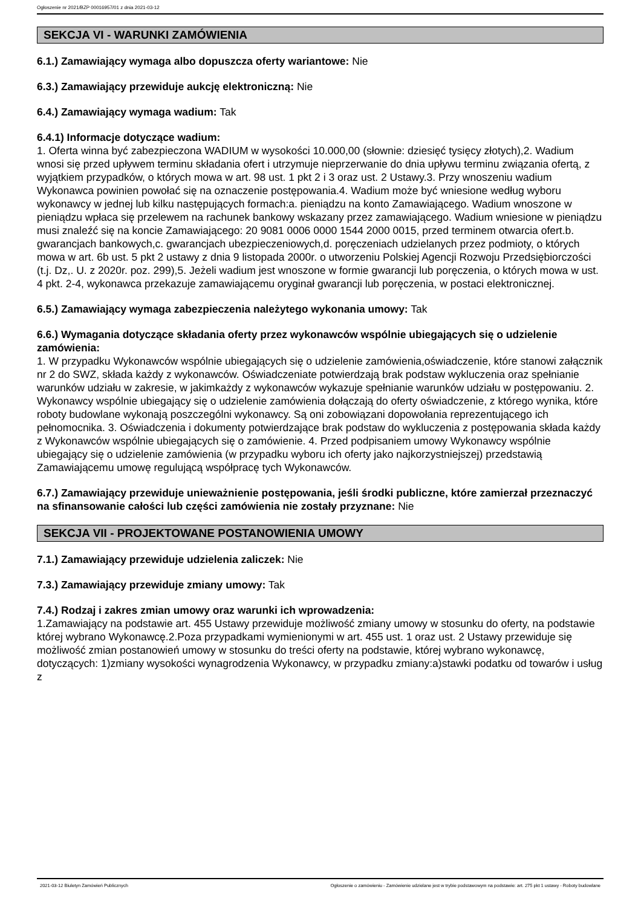Ogłoszenie nr 2021/BZP 00016957/01 z dnia 2021-03-12
SEKCJA VI - WARUNKI ZAMÓWIENIA
6.1.) Zamawiający wymaga albo dopuszcza oferty wariantowe: Nie
6.3.) Zamawiający przewiduje aukcję elektroniczną: Nie
6.4.) Zamawiający wymaga wadium: Tak
6.4.1) Informacje dotyczące wadium:
1. Oferta winna być zabezpieczona WADIUM w wysokości 10.000,00 (słownie: dziesięć tysięcy złotych),2. Wadium wnosi się przed upływem terminu składania ofert i utrzymuje nieprzerwanie do dnia upływu terminu związania ofertą, z wyjątkiem przypadków, o których mowa w art. 98 ust. 1 pkt 2 i 3 oraz ust. 2 Ustawy.3. Przy wnoszeniu wadium Wykonawca powinien powołać się na oznaczenie postępowania.4. Wadium może być wniesione według wyboru wykonawcy w jednej lub kilku następujących formach:a. pieniądzu na konto Zamawiającego. Wadium wnoszone w pieniądzu wpłaca się przelewem na rachunek bankowy wskazany przez zamawiającego. Wadium wniesione w pieniądzu musi znaleźć się na koncie Zamawiającego: 20 9081 0006 0000 1544 2000 0015, przed terminem otwarcia ofert.b. gwarancjach bankowych,c. gwarancjach ubezpieczeniowych,d. poręczeniach udzielanych przez podmioty, o których mowa w art. 6b ust. 5 pkt 2 ustawy z dnia 9 listopada 2000r. o utworzeniu Polskiej Agencji Rozwoju Przedsiębiorczości (t.j. Dz,. U. z 2020r. poz. 299),5. Jeżeli wadium jest wnoszone w formie gwarancji lub poręczenia, o których mowa w ust. 4 pkt. 2-4, wykonawca przekazuje zamawiającemu oryginał gwarancji lub poręczenia, w postaci elektronicznej.
6.5.) Zamawiający wymaga zabezpieczenia należytego wykonania umowy: Tak
6.6.) Wymagania dotyczące składania oferty przez wykonawców wspólnie ubiegających się o udzielenie zamówienia:
1. W przypadku Wykonawców wspólnie ubiegających się o udzielenie zamówienia,oświadczenie, które stanowi załącznik nr 2 do SWZ, składa każdy z wykonawców. Oświadczeniate potwierdzają brak podstaw wykluczenia oraz spełnianie warunków udziału w zakresie, w jakimkażdy z wykonawców wykazuje spełnianie warunków udziału w postępowaniu. 2. Wykonawcy wspólnie ubiegający się o udzielenie zamówienia dołączają do oferty oświadczenie, z którego wynika, które roboty budowlane wykonają poszczególni wykonawcy. Są oni zobowiązani dopowołania reprezentującego ich pełnomocnika. 3. Oświadczenia i dokumenty potwierdzające brak podstaw do wykluczenia z postępowania składa każdy z Wykonawców wspólnie ubiegających się o zamówienie. 4. Przed podpisaniem umowy Wykonawcy wspólnie ubiegający się o udzielenie zamówienia (w przypadku wyboru ich oferty jako najkorzystniejszej) przedstawią Zamawiającemu umowę regulującą współpracę tych Wykonawców.
6.7.) Zamawiający przewiduje unieważnienie postępowania, jeśli środki publiczne, które zamierzał przeznaczyć na sfinansowanie całości lub części zamówienia nie zostały przyznane: Nie
SEKCJA VII - PROJEKTOWANE POSTANOWIENIA UMOWY
7.1.) Zamawiający przewiduje udzielenia zaliczek: Nie
7.3.) Zamawiający przewiduje zmiany umowy: Tak
7.4.) Rodzaj i zakres zmian umowy oraz warunki ich wprowadzenia:
1.Zamawiający na podstawie art. 455 Ustawy przewiduje możliwość zmiany umowy w stosunku do oferty, na podstawie której wybrano Wykonawcę.2.Poza przypadkami wymienionymi w art. 455 ust. 1 oraz ust. 2 Ustawy przewiduje się możliwość zmian postanowień umowy w stosunku do treści oferty na podstawie, której wybrano wykonawcę, dotyczących: 1)zmiany wysokości wynagrodzenia Wykonawcy, w przypadku zmiany:a)stawki podatku od towarów i usług z
2021-03-12 Biuletyn Zamówień Publicznych Ogłoszenie o zamówieniu - Zamówienie udzielane jest w trybie podstawowym na podstawie: art. 275 pkt 1 ustawy - Roboty budowlane